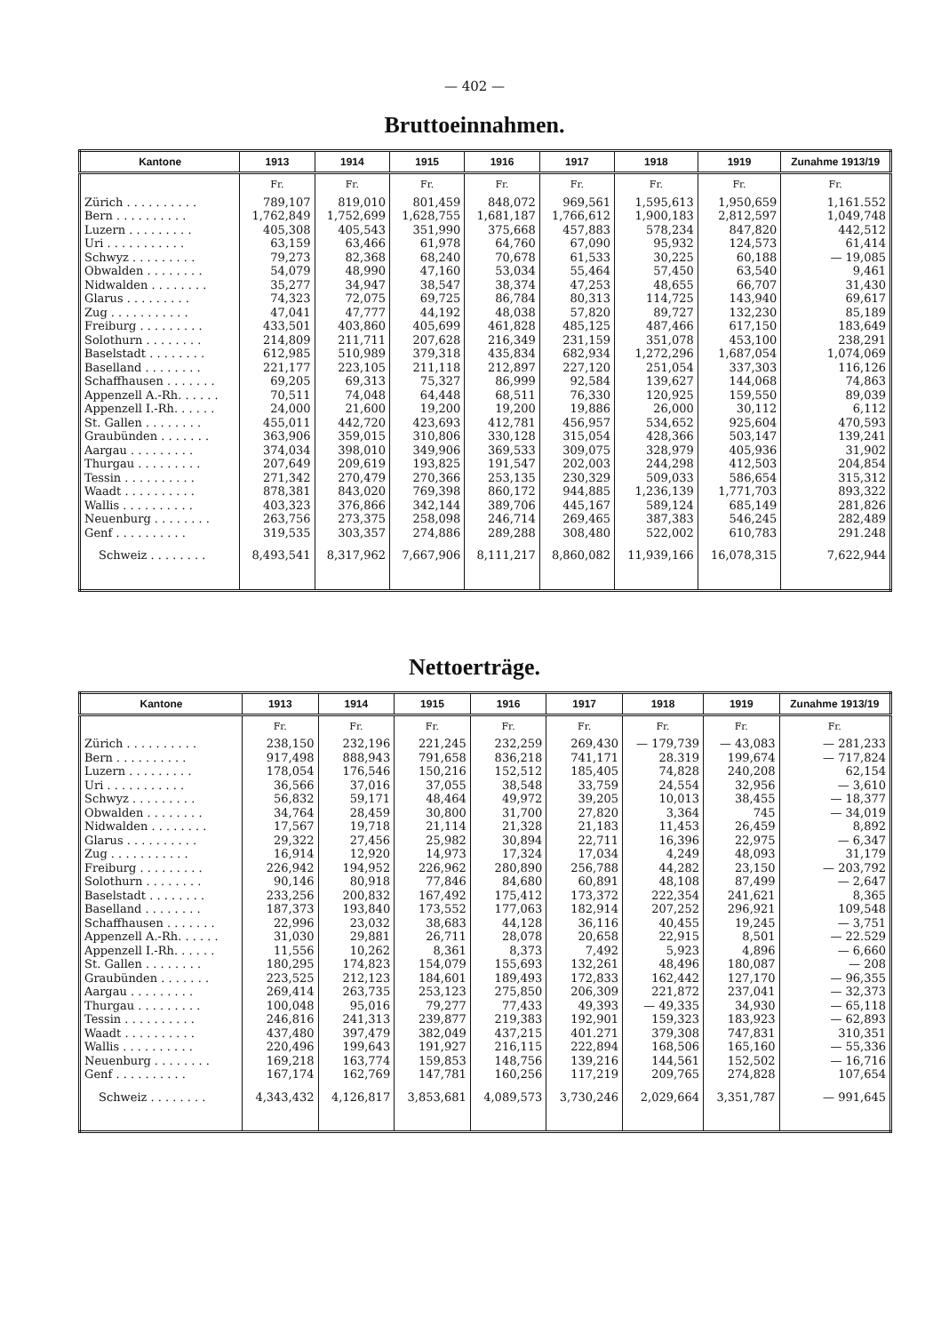— 402 —
Bruttoeinnahmen.
| Kantone | 1913 | 1914 | 1915 | 1916 | 1917 | 1918 | 1919 | Zunahme 1913/19 |
| --- | --- | --- | --- | --- | --- | --- | --- | --- |
| | Fr. | Fr. | Fr. | Fr. | Fr. | Fr. | Fr. | Fr. |
| Zürich . . . . . . . . . . | 789,107 | 819,010 | 801,459 | 848,072 | 969,561 | 1,595,613 | 1,950,659 | 1,161.552 |
| Bern . . . . . . . . . . | 1,762,849 | 1,752,699 | 1,628,755 | 1,681,187 | 1,766,612 | 1,900,183 | 2,812,597 | 1,049,748 |
| Luzern . . . . . . . . . | 405,308 | 405,543 | 351,990 | 375,668 | 457,883 | 578,234 | 847,820 | 442,512 |
| Uri . . . . . . . . . . . | 63,159 | 63,466 | 61,978 | 64,760 | 67,090 | 95,932 | 124,573 | 61,414 |
| Schwyz . . . . . . . . . | 79,273 | 82,368 | 68,240 | 70,678 | 61,533 | 30,225 | 60,188 | — 19,085 |
| Obwalden . . . . . . . . | 54,079 | 48,990 | 47,160 | 53,034 | 55,464 | 57,450 | 63,540 | 9,461 |
| Nidwalden . . . . . . . . | 35,277 | 34,947 | 38,547 | 38,374 | 47,253 | 48,655 | 66,707 | 31,430 |
| Glarus . . . . . . . . . | 74,323 | 72,075 | 69,725 | 86,784 | 80,313 | 114,725 | 143,940 | 69,617 |
| Zug . . . . . . . . . . . | 47,041 | 47,777 | 44,192 | 48,038 | 57,820 | 89,727 | 132,230 | 85,189 |
| Freiburg . . . . . . . . . | 433,501 | 403,860 | 405,699 | 461,828 | 485,125 | 487,466 | 617,150 | 183,649 |
| Solothurn . . . . . . . . | 214,809 | 211,711 | 207,628 | 216,349 | 231,159 | 351,078 | 453,100 | 238,291 |
| Baselstadt . . . . . . . . | 612,985 | 510,989 | 379,318 | 435,834 | 682,934 | 1,272,296 | 1,687,054 | 1,074,069 |
| Baselland . . . . . . . . | 221,177 | 223,105 | 211,118 | 212,897 | 227,120 | 251,054 | 337,303 | 116,126 |
| Schaffhausen . . . . . . . | 69,205 | 69,313 | 75,327 | 86,999 | 92,584 | 139,627 | 144,068 | 74,863 |
| Appenzell A.-Rh. . . . . . | 70,511 | 74,048 | 64,448 | 68,511 | 76,330 | 120,925 | 159,550 | 89,039 |
| Appenzell I.-Rh. . . . . . | 24,000 | 21,600 | 19,200 | 19,200 | 19,886 | 26,000 | 30,112 | 6,112 |
| St. Gallen . . . . . . . . | 455,011 | 442,720 | 423,693 | 412,781 | 456,957 | 534,652 | 925,604 | 470,593 |
| Graubünden . . . . . . . | 363,906 | 359,015 | 310,806 | 330,128 | 315,054 | 428,366 | 503,147 | 139,241 |
| Aargau . . . . . . . . . | 374,034 | 398,010 | 349,906 | 369,533 | 309,075 | 328,979 | 405,936 | 31,902 |
| Thurgau . . . . . . . . . | 207,649 | 209,619 | 193,825 | 191,547 | 202,003 | 244,298 | 412,503 | 204,854 |
| Tessin . . . . . . . . . . | 271,342 | 270,479 | 270,366 | 253,135 | 230,329 | 509,033 | 586,654 | 315,312 |
| Waadt . . . . . . . . . . | 878,381 | 843,020 | 769,398 | 860,172 | 944,885 | 1,236,139 | 1,771,703 | 893,322 |
| Wallis . . . . . . . . . . | 403,323 | 376,866 | 342,144 | 389,706 | 445,167 | 589,124 | 685,149 | 281,826 |
| Neuenburg . . . . . . . . | 263,756 | 273,375 | 258,098 | 246,714 | 269,465 | 387,383 | 546,245 | 282,489 |
| Genf . . . . . . . . . . | 319,535 | 303,357 | 274,886 | 289,288 | 308,480 | 522,002 | 610,783 | 291.248 |
| Schweiz . . . . . . . . | 8,493,541 | 8,317,962 | 7,667,906 | 8,111,217 | 8,860,082 | 11,939,166 | 16,078,315 | 7,622,944 |
Nettoerträge.
| Kantone | 1913 | 1914 | 1915 | 1916 | 1917 | 1918 | 1919 | Zunahme 1913/19 |
| --- | --- | --- | --- | --- | --- | --- | --- | --- |
| | Fr. | Fr. | Fr. | Fr. | Fr. | Fr. | Fr. | Fr. |
| Zürich . . . . . . . . . . | 238,150 | 232,196 | 221,245 | 232,259 | 269,430 | — 179,739 | — 43,083 | — 281,233 |
| Bern . . . . . . . . . . | 917,498 | 888,943 | 791,658 | 836,218 | 741,171 | 28.319 | 199,674 | — 717,824 |
| Luzern . . . . . . . . . | 178,054 | 176,546 | 150,216 | 152,512 | 185,405 | 74,828 | 240,208 | 62,154 |
| Uri . . . . . . . . . . . | 36,566 | 37,016 | 37,055 | 38,548 | 33,759 | 24,554 | 32,956 | — 3,610 |
| Schwyz . . . . . . . . . | 56,832 | 59,171 | 48,464 | 49,972 | 39,205 | 10,013 | 38,455 | — 18,377 |
| Obwalden . . . . . . . . | 34,764 | 28,459 | 30,800 | 31,700 | 27,820 | 3,364 | 745 | — 34,019 |
| Nidwalden . . . . . . . . | 17,567 | 19,718 | 21,114 | 21,328 | 21,183 | 11,453 | 26,459 | 8,892 |
| Glarus . . . . . . . . . . | 29,322 | 27,456 | 25,982 | 30,894 | 22,711 | 16,396 | 22,975 | — 6,347 |
| Zug . . . . . . . . . . . | 16,914 | 12,920 | 14,973 | 17,324 | 17,034 | 4,249 | 48,093 | 31,179 |
| Freiburg . . . . . . . . . | 226,942 | 194,952 | 226,962 | 280,890 | 256,788 | 44,282 | 23,150 | — 203,792 |
| Solothurn . . . . . . . . | 90,146 | 80,918 | 77,846 | 84,680 | 60,891 | 48,108 | 87,499 | — 2,647 |
| Baselstadt . . . . . . . . | 233,256 | 200,832 | 167,492 | 175,412 | 173,372 | 222,354 | 241,621 | 8,365 |
| Baselland . . . . . . . . | 187,373 | 193,840 | 173,552 | 177,063 | 182,914 | 207,252 | 296,921 | 109,548 |
| Schaffhausen . . . . . . . | 22,996 | 23,032 | 38,683 | 44,128 | 36,116 | 40,455 | 19,245 | — 3,751 |
| Appenzell A.-Rh. . . . . . | 31,030 | 29,881 | 26,711 | 28,078 | 20,658 | 22,915 | 8,501 | — 22.529 |
| Appenzell I.-Rh. . . . . . | 11,556 | 10,262 | 8,361 | 8,373 | 7,492 | 5,923 | 4,896 | — 6,660 |
| St. Gallen . . . . . . . . | 180,295 | 174,823 | 154,079 | 155,693 | 132,261 | 48,496 | 180,087 | — 208 |
| Graubünden . . . . . . . | 223,525 | 212,123 | 184,601 | 189,493 | 172,833 | 162,442 | 127,170 | — 96,355 |
| Aargau . . . . . . . . . | 269,414 | 263,735 | 253,123 | 275,850 | 206,309 | 221,872 | 237,041 | — 32,373 |
| Thurgau . . . . . . . . . | 100,048 | 95,016 | 79,277 | 77,433 | 49,393 | — 49,335 | 34,930 | — 65,118 |
| Tessin . . . . . . . . . . | 246,816 | 241,313 | 239,877 | 219,383 | 192,901 | 159,323 | 183,923 | — 62,893 |
| Waadt . . . . . . . . . . | 437,480 | 397,479 | 382,049 | 437,215 | 401.271 | 379,308 | 747,831 | 310,351 |
| Wallis . . . . . . . . . . | 220,496 | 199,643 | 191,927 | 216,115 | 222,894 | 168,506 | 165,160 | — 55,336 |
| Neuenburg . . . . . . . . | 169,218 | 163,774 | 159,853 | 148,756 | 139,216 | 144,561 | 152,502 | — 16,716 |
| Genf . . . . . . . . . . | 167,174 | 162,769 | 147,781 | 160,256 | 117,219 | 209,765 | 274,828 | 107,654 |
| Schweiz . . . . . . . . | 4,343,432 | 4,126,817 | 3,853,681 | 4,089,573 | 3,730,246 | 2,029,664 | 3,351,787 | — 991,645 |